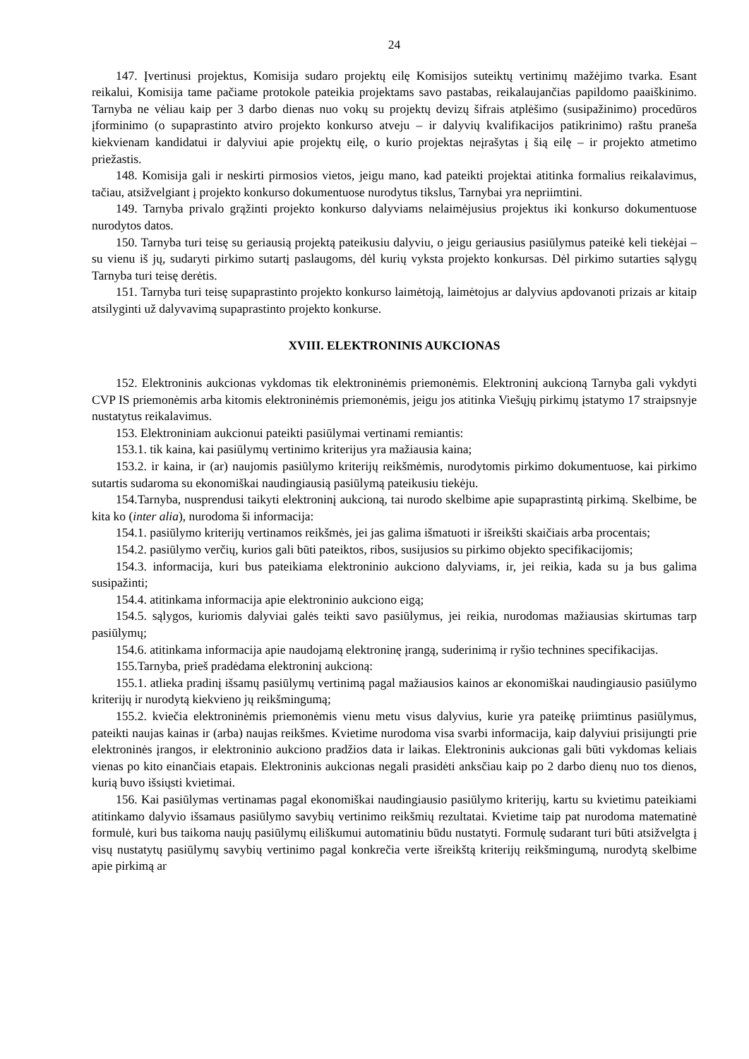24
147. Įvertinusi projektus, Komisija sudaro projektų eilę Komisijos suteiktų vertinimų mažėjimo tvarka. Esant reikalui, Komisija tame pačiame protokole pateikia projektams savo pastabas, reikalaujančias papildomo paaiškinimo. Tarnyba ne vėliau kaip per 3 darbo dienas nuo vokų su projektų devizų šifrais atplėšimo (susipažinimo) procedūros įforminimo (o supaprastinto atviro projekto konkurso atveju – ir dalyvių kvalifikacijos patikrinimo) raštu praneša kiekvienam kandidatui ir dalyviui apie projektų eilę, o kurio projektas neįrašytas į šią eilę – ir projekto atmetimo priežastis.
148. Komisija gali ir neskirti pirmosios vietos, jeigu mano, kad pateikti projektai atitinka formalius reikalavimus, tačiau, atsižvelgiant į projekto konkurso dokumentuose nurodytus tikslus, Tarnybai yra nepriimtini.
149. Tarnyba privalo grąžinti projekto konkurso dalyviams nelaimėjusius projektus iki konkurso dokumentuose nurodytos datos.
150. Tarnyba turi teisę su geriausią projektą pateikusiu dalyviu, o jeigu geriausius pasiūlymus pateikė keli tiekėjai – su vienu iš jų, sudaryti pirkimo sutartį paslaugoms, dėl kurių vyksta projekto konkursas. Dėl pirkimo sutarties sąlygų Tarnyba turi teisę derėtis.
151. Tarnyba turi teisę supaprastinto projekto konkurso laimėtoją, laimėtojus ar dalyvius apdovanoti prizais ar kitaip atsilyginti už dalyvavimą supaprastinto projekto konkurse.
XVIII. ELEKTRONINIS AUKCIONAS
152. Elektroninis aukcionas vykdomas tik elektroninėmis priemonėmis. Elektroninį aukcioną Tarnyba gali vykdyti CVP IS priemonėmis arba kitomis elektroninėmis priemonėmis, jeigu jos atitinka Viešųjų pirkimų įstatymo 17 straipsnyje nustatytus reikalavimus.
153. Elektroniniam aukcionui pateikti pasiūlymai vertinami remiantis:
153.1. tik kaina, kai pasiūlymų vertinimo kriterijus yra mažiausia kaina;
153.2. ir kaina, ir (ar) naujomis pasiūlymo kriterijų reikšmėmis, nurodytomis pirkimo dokumentuose, kai pirkimo sutartis sudaroma su ekonomiškai naudingiausią pasiūlymą pateikusiu tiekėju.
154.Tarnyba, nusprendusi taikyti elektroninį aukcioną, tai nurodo skelbime apie supaprastintą pirkimą. Skelbime, be kita ko (inter alia), nurodoma ši informacija:
154.1. pasiūlymo kriterijų vertinamos reikšmės, jei jas galima išmatuoti ir išreikšti skaičiais arba procentais;
154.2. pasiūlymo verčių, kurios gali būti pateiktos, ribos, susijusios su pirkimo objekto specifikacijomis;
154.3. informacija, kuri bus pateikiama elektroninio aukciono dalyviams, ir, jei reikia, kada su ja bus galima susipažinti;
154.4. atitinkama informacija apie elektroninio aukciono eigą;
154.5. sąlygos, kuriomis dalyviai galės teikti savo pasiūlymus, jei reikia, nurodomas mažiausias skirtumas tarp pasiūlymų;
154.6. atitinkama informacija apie naudojamą elektroninę įrangą, suderinimą ir ryšio technines specifikacijas.
155.Tarnyba, prieš pradėdama elektroninį aukcioną:
155.1. atlieka pradinį išsamų pasiūlymų vertinimą pagal mažiausios kainos ar ekonomiškai naudingiausio pasiūlymo kriterijų ir nurodytą kiekvieno jų reikšmingumą;
155.2. kviečia elektroninėmis priemonėmis vienu metu visus dalyvius, kurie yra pateikę priimtinus pasiūlymus, pateikti naujas kainas ir (arba) naujas reikšmes. Kvietime nurodoma visa svarbi informacija, kaip dalyviui prisijungti prie elektroninės įrangos, ir elektroninio aukciono pradžios data ir laikas. Elektroninis aukcionas gali būti vykdomas keliais vienas po kito einančiais etapais. Elektroninis aukcionas negali prasidėti anksčiau kaip po 2 darbo dienų nuo tos dienos, kurią buvo išsiųsti kvietimai.
156. Kai pasiūlymas vertinamas pagal ekonomiškai naudingiausio pasiūlymo kriterijų, kartu su kvietimu pateikiami atitinkamo dalyvio išsamaus pasiūlymo savybių vertinimo reikšmių rezultatai. Kvietime taip pat nurodoma matematinė formulė, kuri bus taikoma naujų pasiūlymų eiliškumui automatiniu būdu nustatyti. Formulę sudarant turi būti atsižvelgta į visų nustatytų pasiūlymų savybių vertinimo pagal konkrečia verte išreikštą kriterijų reikšmingumą, nurodytą skelbime apie pirkimą ar